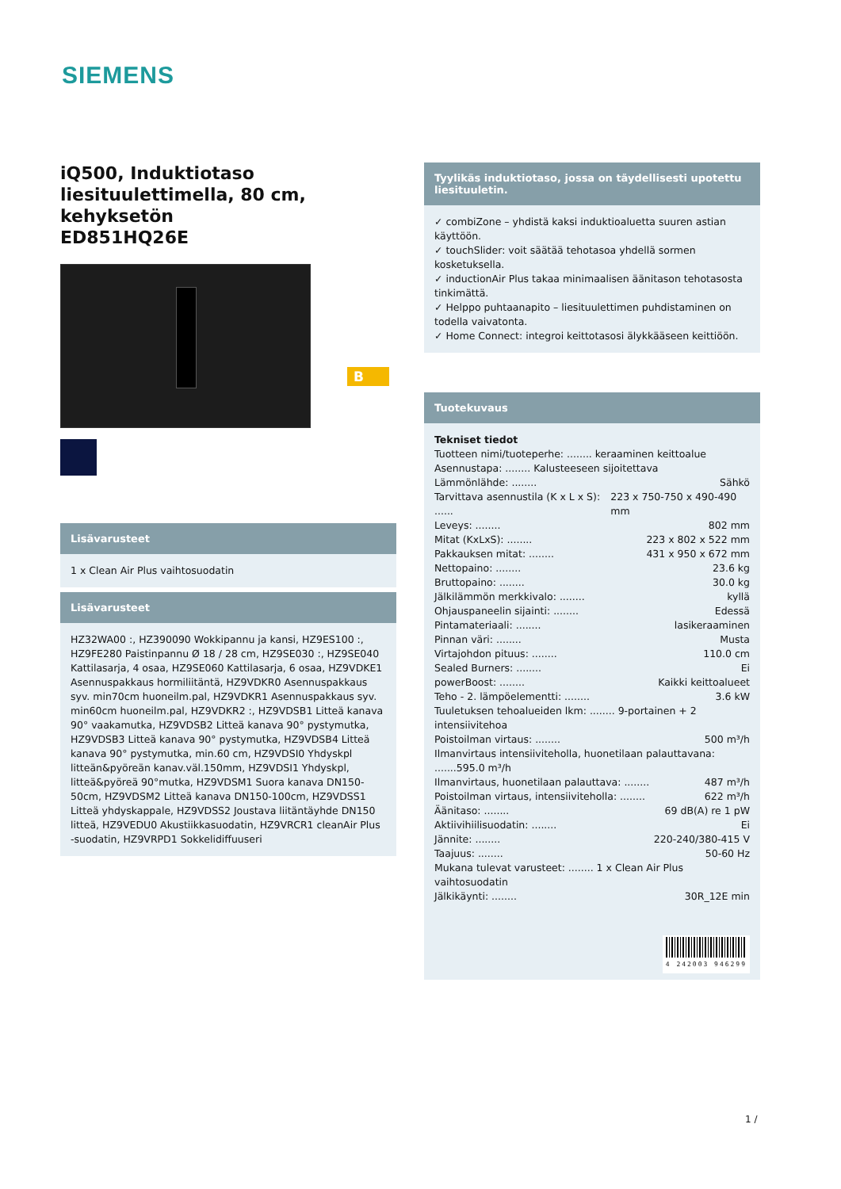SIEMENS
iQ500, Induktiotaso liesituulettimella, 80 cm, kehyksetön
ED851HQ26E
Lisävarusteet
1 x Clean Air Plus vaihtosuodatin
Lisävarusteet
HZ32WA00 :, HZ390090 Wokkipannu ja kansi, HZ9ES100 :, HZ9FE280 Paistinpannu Ø 18 / 28 cm, HZ9SE030 :, HZ9SE040 Kattilasarja, 4 osaa, HZ9SE060 Kattilasarja, 6 osaa, HZ9VDKE1 Asennuspakkaus hormiliitäntä, HZ9VDKR0 Asennuspakkaus syv. min70cm huoneilm.pal, HZ9VDKR1 Asennuspakkaus syv. min60cm huoneilm.pal, HZ9VDKR2 :, HZ9VDSB1 Litteä kanava 90° vaakamutka, HZ9VDSB2 Litteä kanava 90° pystymutka, HZ9VDSB3 Litteä kanava 90° pystymutka, HZ9VDSB4 Litteä kanava 90° pystymutka, min.60 cm, HZ9VDSI0 Yhdyskpl litteän&pyöreän kanav.väl.150mm, HZ9VDSI1 Yhdyskpl, litteä&pyöreä 90°mutka, HZ9VDSM1 Suora kanava DN150-50cm, HZ9VDSM2 Litteä kanava DN150-100cm, HZ9VDSS1 Litteä yhdyskappale, HZ9VDSS2 Joustava liitäntäyhde DN150 litteä, HZ9VEDU0 Akustiikkasuodatin, HZ9VRCR1 cleanAir Plus -suodatin, HZ9VRPD1 Sokkelidiffuuseri
B
Tyylikäs induktiotaso, jossa on täydellisesti upotettu liesituuletin.
✓ combiZone – yhdistä kaksi induktioaluetta suuren astian käyttöön.
✓ touchSlider: voit säätää tehotasoa yhdellä sormen kosketuksella.
✓ inductionAir Plus takaa minimaalisen äänitason tehotasosta tinkimättä.
✓ Helppo puhtaanapito – liesituulettimen puhdistaminen on todella vaivatonta.
✓ Home Connect: integroi keittotasosi älykkääseen keittiöön.
Tuotekuvaus
Tekniset tiedot
Tuotteen nimi/tuoteperhe: ........ keraaminen keittoalue
Asennustapa: ........ Kalusteeseen sijoitettava
Lämmönlähde: ........ Sähkö
Tarvittava asennustila (K x L x S): ...... 223 x 750-750 x 490-490 mm
Leveys: ........ 802 mm
Mitat (KxLxS): ........ 223 x 802 x 522 mm
Pakkauksen mitat: ........ 431 x 950 x 672 mm
Nettopaino: ........ 23.6 kg
Bruttopaino: ........ 30.0 kg
Jälkilämmön merkkivalo: ........ kyllä
Ohjauspaneelin sijainti: ........ Edessä
Pintamateriaali: ........ lasikeraaminen
Pinnan väri: ........ Musta
Virtajohdon pituus: ........ 110.0 cm
Sealed Burners: ........ Ei
powerBoost: ........ Kaikki keittoalueet
Teho - 2. lämpöelementti: ........ 3.6 kW
Tuuletuksen tehoalueiden lkm: ........ 9-portainen + 2 intensiivitehoa
Poistoilman virtaus: ........ 500 m³/h
Ilmanvirtaus intensiiviteholla, huonetilaan palauttavana: .......595.0 m³/h
Ilmanvirtaus, huonetilaan palauttava: ........ 487 m³/h
Poistoilman virtaus, intensiiviteholla: ........ 622 m³/h
Äänitaso: ........ 69 dB(A) re 1 pW
Aktiivihiilisuodatin: ........ Ei
Jännite: ........ 220-240/380-415 V
Taajuus: ........ 50-60 Hz
Mukana tulevat varusteet: ........ 1 x Clean Air Plus vaihtosuodatin
Jälkikäynti: ........ 30R_12E min
4 242003 946299
1 /